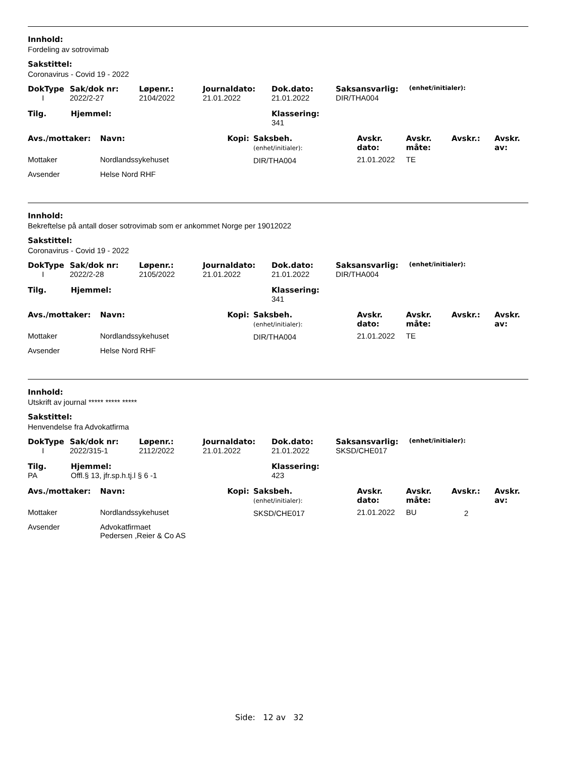Innhold:
Fordeling av sotrovimab
Sakstittel:
Coronavirus - Covid 19 - 2022
| DokType | Sak/dok nr: | Løpenr.: | Journaldato: | Dok.dato: | Saksansvarlig: | (enhet/initialer): |
| --- | --- | --- | --- | --- | --- | --- |
| I | 2022/2-27 | 2104/2022 | 21.01.2022 | 21.01.2022 | DIR/THA004 | |
| Tilg. | Hjemmel: | Klassering: |
| --- | --- | --- |
| | | 341 |
| Avs./mottaker: | Navn: | Kopi: | Saksbeh. (enhet/initialer): | Avskr. dato: | Avskr. måte: | Avskr.: | Avskr. av: |
| --- | --- | --- | --- | --- | --- | --- | --- |
| Mottaker | Nordlandssykehuset | | DIR/THA004 | 21.01.2022 | TE | | |
| Avsender | Helse Nord RHF | | | | | | |
Innhold:
Bekreftelse på antall doser sotrovimab som er ankommet Norge per 19012022
Sakstittel:
Coronavirus - Covid 19 - 2022
| DokType | Sak/dok nr: | Løpenr.: | Journaldato: | Dok.dato: | Saksansvarlig: | (enhet/initialer): |
| --- | --- | --- | --- | --- | --- | --- |
| I | 2022/2-28 | 2105/2022 | 21.01.2022 | 21.01.2022 | DIR/THA004 | |
| Tilg. | Hjemmel: | Klassering: |
| --- | --- | --- |
| | | 341 |
| Avs./mottaker: | Navn: | Kopi: | Saksbeh. (enhet/initialer): | Avskr. dato: | Avskr. måte: | Avskr.: | Avskr. av: |
| --- | --- | --- | --- | --- | --- | --- | --- |
| Mottaker | Nordlandssykehuset | | DIR/THA004 | 21.01.2022 | TE | | |
| Avsender | Helse Nord RHF | | | | | | |
Innhold:
Utskrift av journal ***** ***** *****
Sakstittel:
Henvendelse fra Advokatfirma
| DokType | Sak/dok nr: | Løpenr.: | Journaldato: | Dok.dato: | Saksansvarlig: | (enhet/initialer): |
| --- | --- | --- | --- | --- | --- | --- |
| I | 2022/315-1 | 2112/2022 | 21.01.2022 | 21.01.2022 | SKSD/CHE017 | |
| Tilg. | Hjemmel: | Klassering: |
| --- | --- | --- |
| PA | Offl.§ 13, jfr.sp.h.tj.l § 6 -1 | 423 |
| Avs./mottaker: | Navn: | Kopi: | Saksbeh. (enhet/initialer): | Avskr. dato: | Avskr. måte: | Avskr.: | Avskr. av: |
| --- | --- | --- | --- | --- | --- | --- | --- |
| Mottaker | Nordlandssykehuset | | SKSD/CHE017 | 21.01.2022 | BU | 2 | |
| Avsender | Advokatfirmaet Pedersen ,Reier & Co AS | | | | | | |
Side: 12 av 32